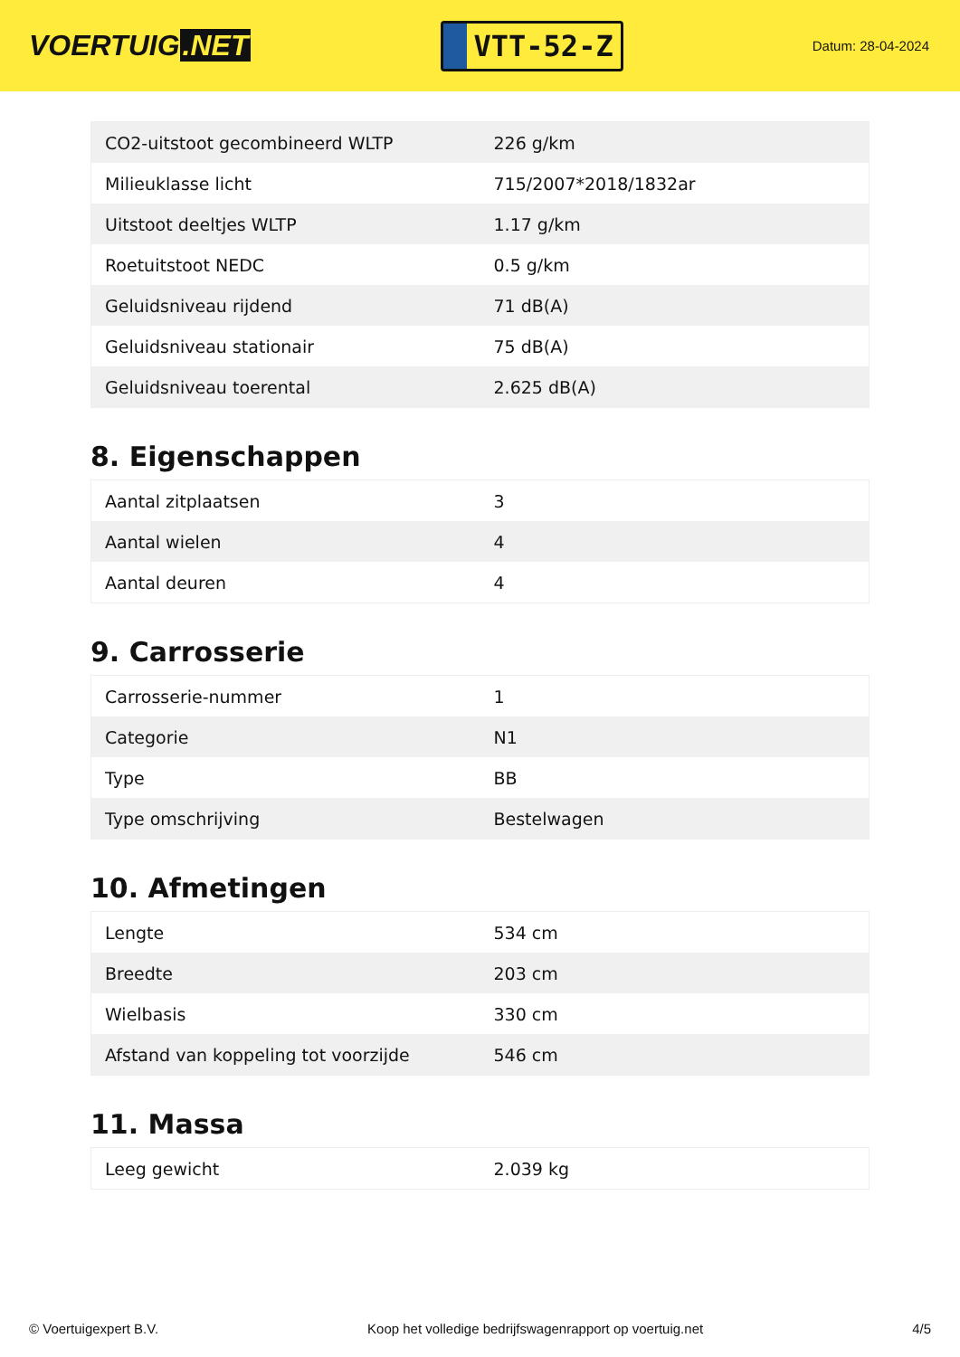VOERTUIG.NET
VTT-52-Z
Datum: 28-04-2024
| CO2-uitstoot gecombineerd WLTP | 226 g/km |
| Milieuklasse licht | 715/2007*2018/1832ar |
| Uitstoot deeltjes WLTP | 1.17 g/km |
| Roetuitstoot NEDC | 0.5 g/km |
| Geluidsniveau rijdend | 71 dB(A) |
| Geluidsniveau stationair | 75 dB(A) |
| Geluidsniveau toerental | 2.625 dB(A) |
8. Eigenschappen
| Aantal zitplaatsen | 3 |
| Aantal wielen | 4 |
| Aantal deuren | 4 |
9. Carrosserie
| Carrosserie-nummer | 1 |
| Categorie | N1 |
| Type | BB |
| Type omschrijving | Bestelwagen |
10. Afmetingen
| Lengte | 534 cm |
| Breedte | 203 cm |
| Wielbasis | 330 cm |
| Afstand van koppeling tot voorzijde | 546 cm |
11. Massa
| Leeg gewicht | 2.039 kg |
© Voertuigexpert B.V. Koop het volledige bedrijfswagenrapport op voertuig.net 4/5